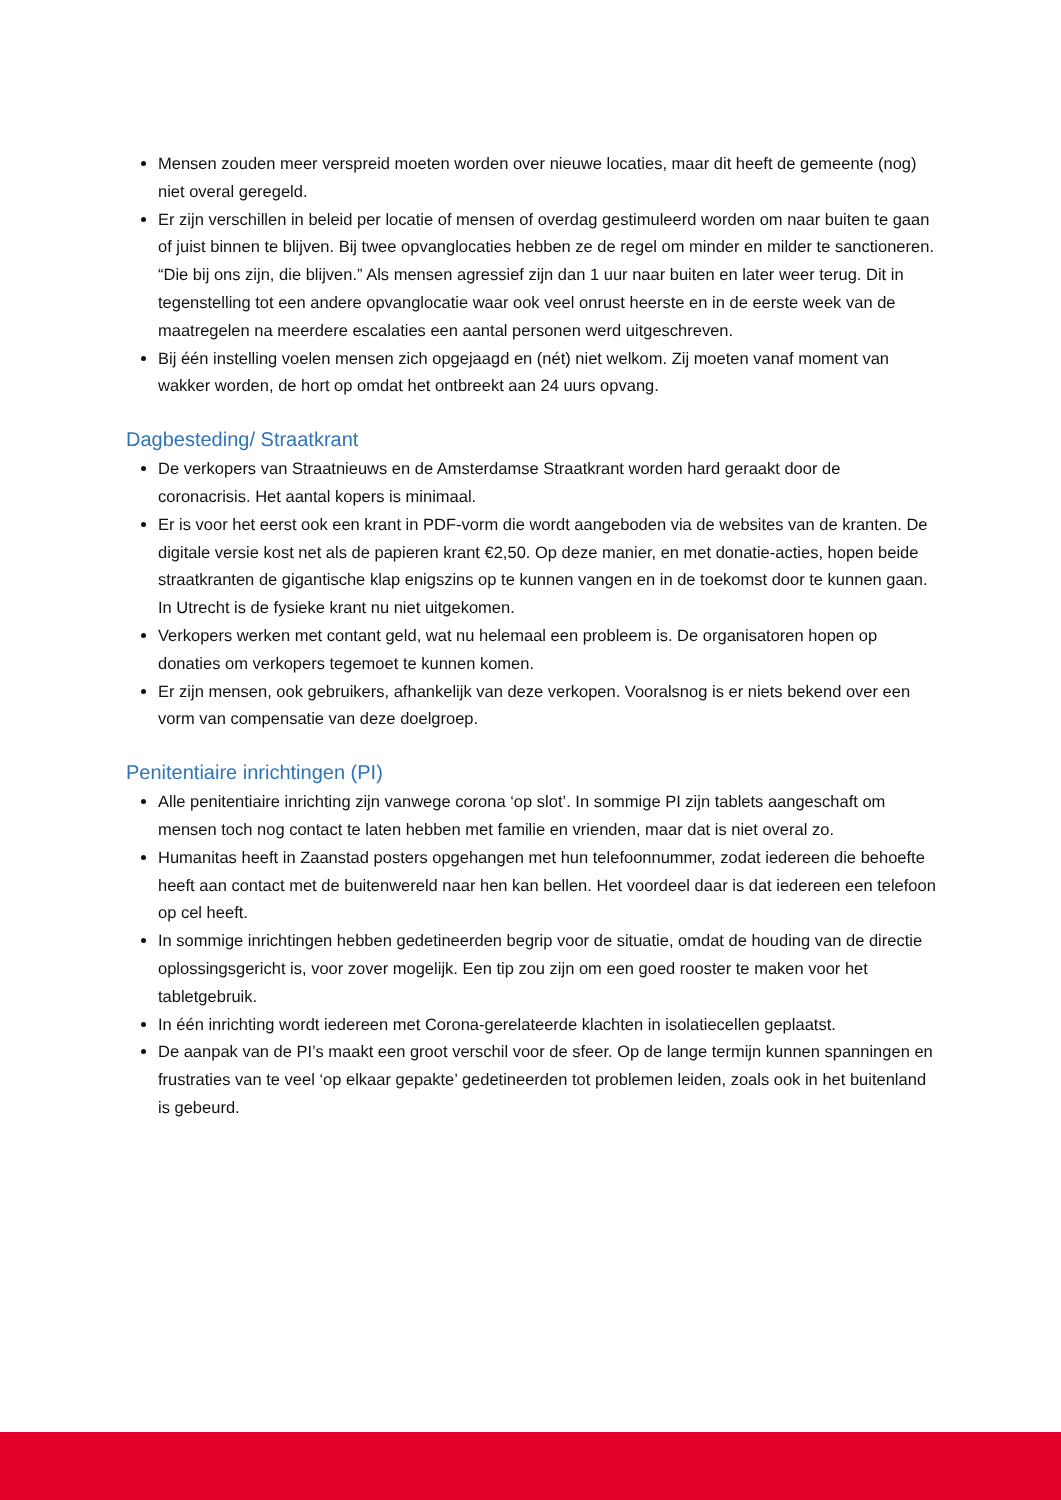Mensen zouden meer verspreid moeten worden over nieuwe locaties, maar dit heeft de gemeente (nog) niet overal geregeld.
Er zijn verschillen in beleid per locatie of mensen of overdag gestimuleerd worden om naar buiten te gaan of juist binnen te blijven. Bij twee opvanglocaties hebben ze de regel om minder en milder te sanctioneren. “Die bij ons zijn, die blijven.” Als mensen agressief zijn dan 1 uur naar buiten en later weer terug. Dit in tegenstelling tot een andere opvanglocatie waar ook veel onrust heerste en in de eerste week van de maatregelen na meerdere escalaties een aantal personen werd uitgeschreven.
Bij één instelling voelen mensen zich opgejaagd en (nét) niet welkom. Zij moeten vanaf moment van wakker worden, de hort op omdat het ontbreekt aan 24 uurs opvang.
Dagbesteding/ Straatkrant
De verkopers van Straatnieuws en de Amsterdamse Straatkrant worden hard geraakt door de coronacrisis. Het aantal kopers is minimaal.
Er is voor het eerst ook een krant in PDF-vorm die wordt aangeboden via de websites van de kranten. De digitale versie kost net als de papieren krant €2,50. Op deze manier, en met donatie-acties, hopen beide straatkranten de gigantische klap enigszins op te kunnen vangen en in de toekomst door te kunnen gaan. In Utrecht is de fysieke krant nu niet uitgekomen.
Verkopers werken met contant geld, wat nu helemaal een probleem is. De organisatoren hopen op donaties om verkopers tegemoet te kunnen komen.
Er zijn mensen, ook gebruikers, afhankelijk van deze verkopen. Vooralsnog is er niets bekend over een vorm van compensatie van deze doelgroep.
Penitentiaire inrichtingen (PI)
Alle penitentiaire inrichting zijn vanwege corona ‘op slot’. In sommige PI zijn tablets aangeschaft om mensen toch nog contact te laten hebben met familie en vrienden, maar dat is niet overal zo.
Humanitas heeft in Zaanstad posters opgehangen met hun telefoonnummer, zodat iedereen die behoefte heeft aan contact met de buitenwereld naar hen kan bellen. Het voordeel daar is dat iedereen een telefoon op cel heeft.
In sommige inrichtingen hebben gedetineerden begrip voor de situatie, omdat de houding van de directie oplossingsgericht is, voor zover mogelijk. Een tip zou zijn om een goed rooster te maken voor het tabletgebruik.
In één inrichting wordt iedereen met Corona-gerelateerde klachten in isolatiecellen geplaatst.
De aanpak van de PI’s maakt een groot verschil voor de sfeer. Op de lange termijn kunnen spanningen en frustraties van te veel ‘op elkaar gepakte’ gedetineerden tot problemen leiden, zoals ook in het buitenland is gebeurd.